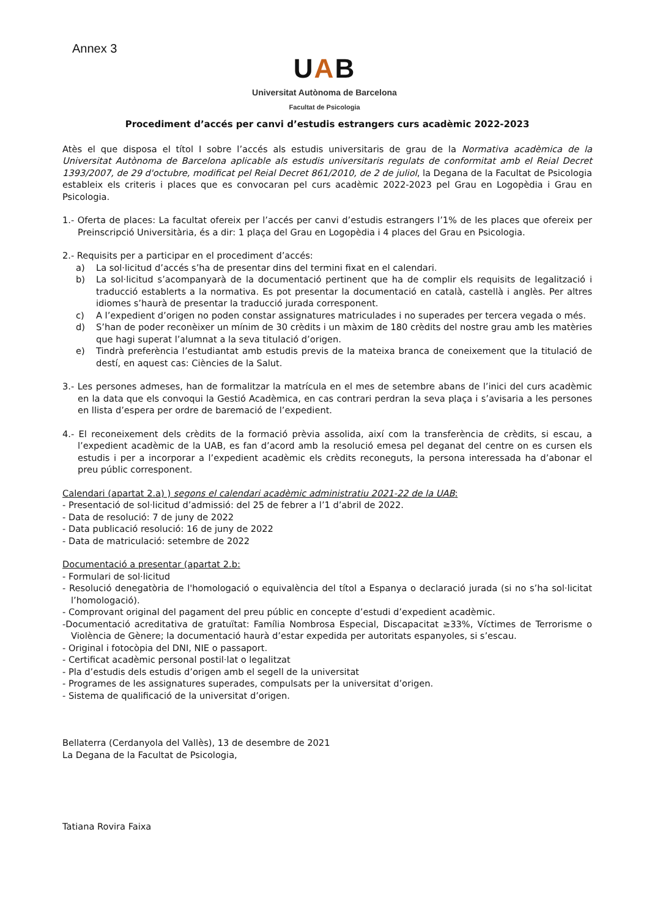Annex 3
UAB
Universitat Autònoma de Barcelona
Facultat de Psicologia
Procediment d’accés per canvi d’estudis estrangers curs acadèmic 2022-2023
Atès el que disposa el títol I sobre l’accés als estudis universitaris de grau de la Normativa acadèmica de la Universitat Autònoma de Barcelona aplicable als estudis universitaris regulats de conformitat amb el Reial Decret 1393/2007, de 29 d'octubre, modificat pel Reial Decret 861/2010, de 2 de juliol, la Degana de la Facultat de Psicologia estableix els criteris i places que es convocaran pel curs acadèmic 2022-2023 pel Grau en Logopèdia i Grau en Psicologia.
1.- Oferta de places: La facultat ofereix per l’accés per canvi d’estudis estrangers l’1% de les places que ofereix per Preinscripció Universitària, és a dir: 1 plaça del Grau en Logopèdia i 4 places del Grau en Psicologia.
2.- Requisits per a participar en el procediment d’accés:
a) La sol·licitud d’accés s’ha de presentar dins del termini fixat en el calendari.
b) La sol·licitud s’acompanyarà de la documentació pertinent que ha de complir els requisits de legalització i traducció establerts a la normativa. Es pot presentar la documentació en català, castellà i anglès. Per altres idiomes s’haurà de presentar la traducció jurada corresponent.
c) A l’expedient d’origen no poden constar assignatures matriculades i no superades per tercera vegada o més.
d) S’han de poder reconèixer un mínim de 30 crèdits i un màxim de 180 crèdits del nostre grau amb les matèries que hagi superat l’alumnat a la seva titulació d’origen.
e) Tindrà preferència l’estudiantat amb estudis previs de la mateixa branca de coneixement que la titulació de destí, en aquest cas: Ciències de la Salut.
3.- Les persones admeses, han de formalitzar la matrícula en el mes de setembre abans de l’inici del curs acadèmic en la data que els convoqui la Gestió Acadèmica, en cas contrari perdran la seva plaça i s’avisaria a les persones en llista d’espera per ordre de baremació de l’expedient.
4.- El reconeixement dels crèdits de la formació prèvia assolida, així com la transferència de crèdits, si escau, a l’expedient acadèmic de la UAB, es fan d’acord amb la resolució emesa pel deganat del centre on es cursen els estudis i per a incorporar a l’expedient acadèmic els crèdits reconeguts, la persona interessada ha d’abonar el preu públic corresponent.
Calendari (apartat 2.a) ) segons el calendari acadèmic administratiu 2021-22 de la UAB:
- Presentació de sol·licitud d’admissió: del 25 de febrer a l’1 d’abril de 2022.
- Data de resolució: 7 de juny de 2022
- Data publicació resolució: 16 de juny de 2022
- Data de matriculació: setembre de 2022
Documentació a presentar (apartat 2.b:
- Formulari de sol·licitud
- Resolució denegatòria de l'homologació o equivalència del títol a Espanya o declaració jurada (si no s’ha sol·licitat l’homologació).
- Comprovant original del pagament del preu públic en concepte d’estudi d’expedient acadèmic.
-Documentació acreditativa de gratuïtat: Família Nombrosa Especial, Discapacitat ≥33%, Víctimes de Terrorisme o Violència de Gènere; la documentació haurà d’estar expedida per autoritats espanyoles, si s’escau.
- Original i fotocòpia del DNI, NIE o passaport.
- Certificat acadèmic personal postil·lat o legalitzat
- Pla d’estudis dels estudis d’origen amb el segell de la universitat
- Programes de les assignatures superades, compulsats per la universitat d’origen.
- Sistema de qualificació de la universitat d’origen.
Bellaterra (Cerdanyola del Vallès), 13 de desembre de 2021
La Degana de la Facultat de Psicologia,
Tatiana Rovira Faixa